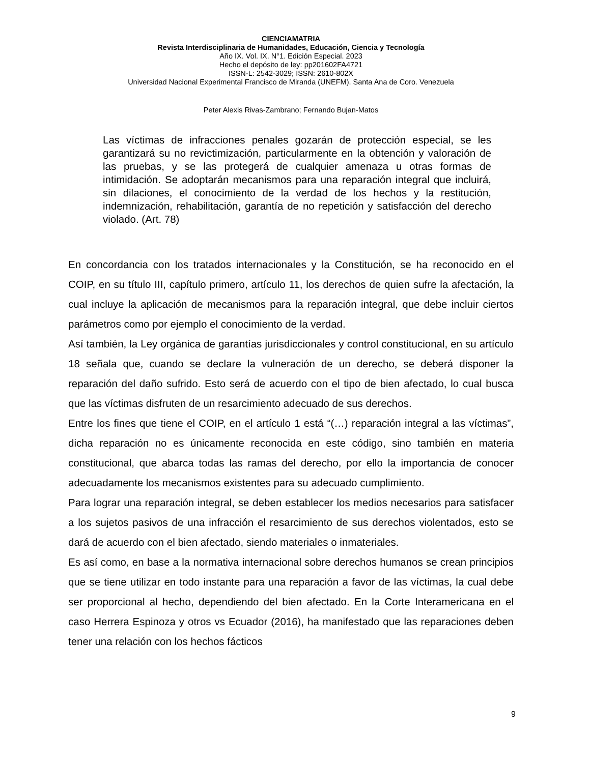CIENCIAMATRIA
Revista Interdisciplinaria de Humanidades, Educación, Ciencia y Tecnología
Año IX. Vol. IX. N°1. Edición Especial. 2023
Hecho el depósito de ley: pp201602FA4721
ISSN-L: 2542-3029; ISSN: 2610-802X
Universidad Nacional Experimental Francisco de Miranda (UNEFM). Santa Ana de Coro. Venezuela
Peter Alexis Rivas-Zambrano; Fernando Bujan-Matos
Las víctimas de infracciones penales gozarán de protección especial, se les garantizará su no revictimización, particularmente en la obtención y valoración de las pruebas, y se las protegerá de cualquier amenaza u otras formas de intimidación. Se adoptarán mecanismos para una reparación integral que incluirá, sin dilaciones, el conocimiento de la verdad de los hechos y la restitución, indemnización, rehabilitación, garantía de no repetición y satisfacción del derecho violado. (Art. 78)
En concordancia con los tratados internacionales y la Constitución, se ha reconocido en el COIP, en su título III, capítulo primero, artículo 11, los derechos de quien sufre la afectación, la cual incluye la aplicación de mecanismos para la reparación integral, que debe incluir ciertos parámetros como por ejemplo el conocimiento de la verdad.
Así también, la Ley orgánica de garantías jurisdiccionales y control constitucional, en su artículo 18 señala que, cuando se declare la vulneración de un derecho, se deberá disponer la reparación del daño sufrido. Esto será de acuerdo con el tipo de bien afectado, lo cual busca que las víctimas disfruten de un resarcimiento adecuado de sus derechos.
Entre los fines que tiene el COIP, en el artículo 1 está “(…) reparación integral a las víctimas”, dicha reparación no es únicamente reconocida en este código, sino también en materia constitucional, que abarca todas las ramas del derecho, por ello la importancia de conocer adecuadamente los mecanismos existentes para su adecuado cumplimiento.
Para lograr una reparación integral, se deben establecer los medios necesarios para satisfacer a los sujetos pasivos de una infracción el resarcimiento de sus derechos violentados, esto se dará de acuerdo con el bien afectado, siendo materiales o inmateriales.
Es así como, en base a la normativa internacional sobre derechos humanos se crean principios que se tiene utilizar en todo instante para una reparación a favor de las víctimas, la cual debe ser proporcional al hecho, dependiendo del bien afectado. En la Corte Interamericana en el caso Herrera Espinoza y otros vs Ecuador (2016), ha manifestado que las reparaciones deben tener una relación con los hechos fácticos
9